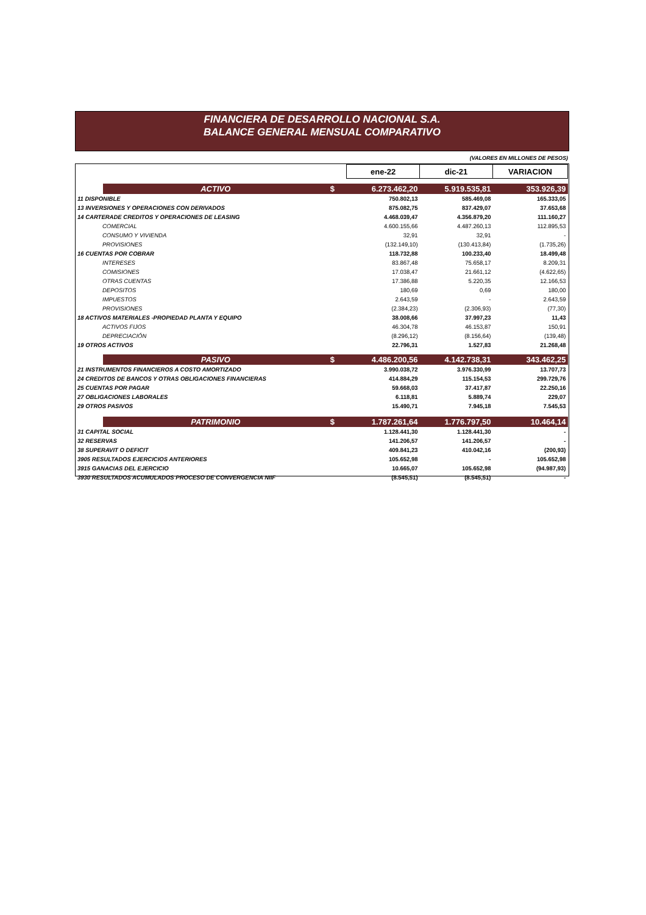FINANCIERA DE DESARROLLO NACIONAL S.A.
BALANCE GENERAL MENSUAL COMPARATIVO
(VALORES EN MILLONES DE PESOS)
| | | | ene-22 | dic-21 | VARIACION |
| | ACTIVO | $ | 6.273.462,20 | 5.919.535,81 | 353.926,39 |
| 11 DISPONIBLE | | | 750.802,13 | 585.469,08 | 165.333,05 |
| 13 INVERSIONES Y OPERACIONES CON DERIVADOS | | | 875.082,75 | 837.429,07 | 37.653,68 |
| 14 CARTERADE CREDITOS Y OPERACIONES DE LEASING | | | 4.468.039,47 | 4.356.879,20 | 111.160,27 |
| COMERCIAL | | | 4.600.155,66 | 4.487.260,13 | 112.895,53 |
| CONSUMO Y VIVIENDA | | | 32,91 | 32,91 | - |
| PROVISIONES | | | (132.149,10) | (130.413,84) | (1.735,26) |
| 16 CUENTAS POR COBRAR | | | 118.732,88 | 100.233,40 | 18.499,48 |
| INTERESES | | | 83.867,48 | 75.658,17 | 8.209,31 |
| COMISIONES | | | 17.038,47 | 21.661,12 | (4.622,65) |
| OTRAS CUENTAS | | | 17.386,88 | 5.220,35 | 12.166,53 |
| DEPOSITOS | | | 180,69 | 0,69 | 180,00 |
| IMPUESTOS | | | 2.643,59 | - | 2.643,59 |
| PROVISIONES | | | (2.384,23) | (2.306,93) | (77,30) |
| 18 ACTIVOS MATERIALES -PROPIEDAD PLANTA Y EQUIPO | | | 38.008,66 | 37.997,23 | 11,43 |
| ACTIVOS FIJOS | | | 46.304,78 | 46.153,87 | 150,91 |
| DEPRECIACIÓN | | | (8.296,12) | (8.156,64) | (139,48) |
| 19 OTROS ACTIVOS | | | 22.796,31 | 1.527,83 | 21.268,48 |
| | PASIVO | $ | 4.486.200,56 | 4.142.738,31 | 343.462,25 |
| 21 INSTRUMENTOS FINANCIEROS A COSTO AMORTIZADO | | | 3.990.038,72 | 3.976.330,99 | 13.707,73 |
| 24 CREDITOS DE BANCOS Y OTRAS OBLIGACIONES FINANCIERAS | | | 414.884,29 | 115.154,53 | 299.729,76 |
| 25 CUENTAS POR PAGAR | | | 59.668,03 | 37.417,87 | 22.250,16 |
| 27 OBLIGACIONES LABORALES | | | 6.118,81 | 5.889,74 | 229,07 |
| 29 OTROS PASIVOS | | | 15.490,71 | 7.945,18 | 7.545,53 |
| | PATRIMONIO | $ | 1.787.261,64 | 1.776.797,50 | 10.464,14 |
| 31 CAPITAL SOCIAL | | | 1.128.441,30 | 1.128.441,30 | - |
| 32 RESERVAS | | | 141.206,57 | 141.206,57 | - |
| 38 SUPERAVIT O DEFICIT | | | 409.841,23 | 410.042,16 | (200,93) |
| 3905 RESULTADOS EJERCICIOS ANTERIORES | | | 105.652,98 | - | 105.652,98 |
| 3915 GANACIAS DEL EJERCICIO | | | 10.665,07 | 105.652,98 | (94.987,93) |
| 3930 RESULTADOS ACUMULADOS PROCESO DE CONVERGENCIA NIIF | | | (8.545,51) | (8.545,51) | - |